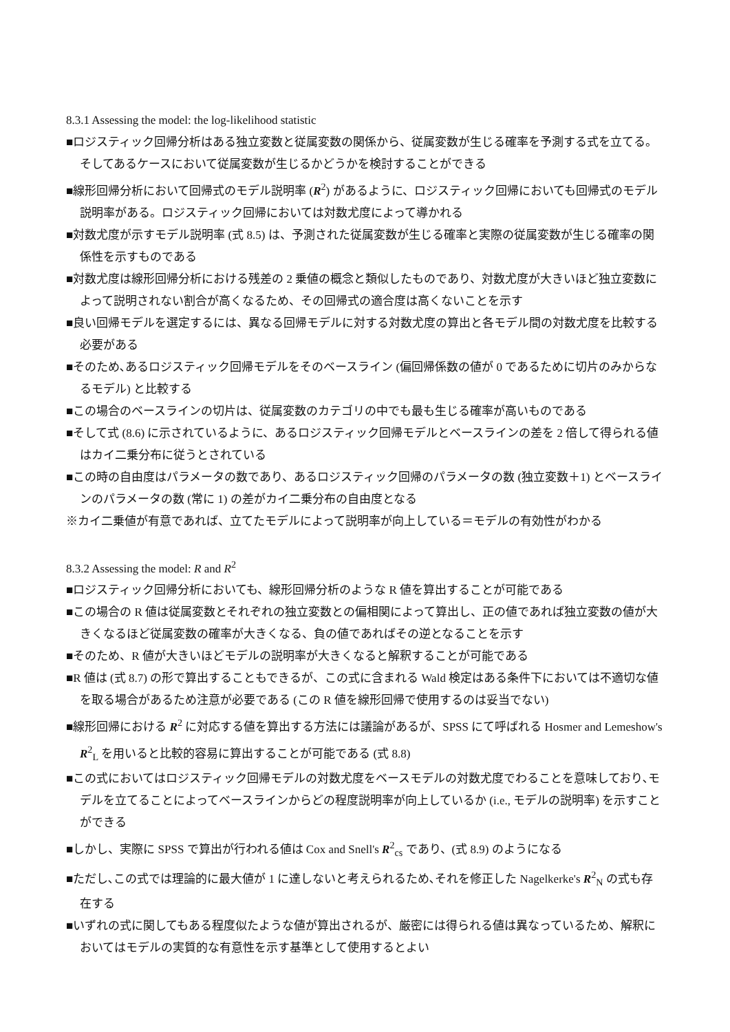8.3.1 Assessing the model: the log-likelihood statistic
■ロジスティック回帰分析はある独立変数と従属変数の関係から、従属変数が生じる確率を予測する式を立てる。そしてあるケースにおいて従属変数が生じるかどうかを検討することができる
■線形回帰分析において回帰式のモデル説明率 (R<sup>2</sup>) があるように、ロジスティック回帰においても回帰式のモデル説明率がある。ロジスティック回帰においては対数尤度によって導かれる
■対数尤度が示すモデル説明率 (式 8.5) は、予測された従属変数が生じる確率と実際の従属変数が生じる確率の関係性を示すものである
■対数尤度は線形回帰分析における残差の 2 乗値の概念と類似したものであり、対数尤度が大きいほど独立変数によって説明されない割合が高くなるため、その回帰式の適合度は高くないことを示す
■良い回帰モデルを選定するには、異なる回帰モデルに対する対数尤度の算出と各モデル間の対数尤度を比較する必要がある
■そのため､あるロジスティック回帰モデルをそのベースライン (偏回帰係数の値が 0 であるために切片のみからなるモデル) と比較する
■この場合のベースラインの切片は、従属変数のカテゴリの中でも最も生じる確率が高いものである
■そして式 (8.6) に示されているように、あるロジスティック回帰モデルとベースラインの差を 2 倍して得られる値はカイ二乗分布に従うとされている
■この時の自由度はパラメータの数であり、あるロジスティック回帰のパラメータの数 (独立変数＋1) とベースラインのパラメータの数 (常に 1) の差がカイ二乗分布の自由度となる
※カイ二乗値が有意であれば、立てたモデルによって説明率が向上している＝モデルの有効性がわかる
8.3.2 Assessing the model: R and R<sup>2</sup>
■ロジスティック回帰分析においても、線形回帰分析のような R 値を算出することが可能である
■この場合の R 値は従属変数とそれぞれの独立変数との偏相関によって算出し、正の値であれば独立変数の値が大きくなるほど従属変数の確率が大きくなる、負の値であればその逆となることを示す
■そのため、R 値が大きいほどモデルの説明率が大きくなると解釈することが可能である
■R 値は (式 8.7) の形で算出することもできるが、この式に含まれる Wald 検定はある条件下においては不適切な値を取る場合があるため注意が必要である (この R 値を線形回帰で使用するのは妥当でない)
■線形回帰における R<sup>2</sup> に対応する値を算出する方法には議論があるが、SPSS にて呼ばれる Hosmer and Lemeshow's R<sup>2</sup><sub>L</sub> を用いると比較的容易に算出することが可能である (式 8.8)
■この式においてはロジスティック回帰モデルの対数尤度をベースモデルの対数尤度でわることを意味しており､モデルを立てることによってベースラインからどの程度説明率が向上しているか (i.e., モデルの説明率) を示すことができる
■しかし、実際に SPSS で算出が行われる値は Cox and Snell's R<sup>2</sup><sub>cs</sub> であり、(式 8.9) のようになる
■ただし､この式では理論的に最大値が 1 に達しないと考えられるため､それを修正した Nagelkerke's R<sup>2</sup><sub>N</sub> の式も存在する
■いずれの式に関してもある程度似たような値が算出されるが、厳密には得られる値は異なっているため、解釈においてはモデルの実質的な有意性を示す基準として使用するとよい